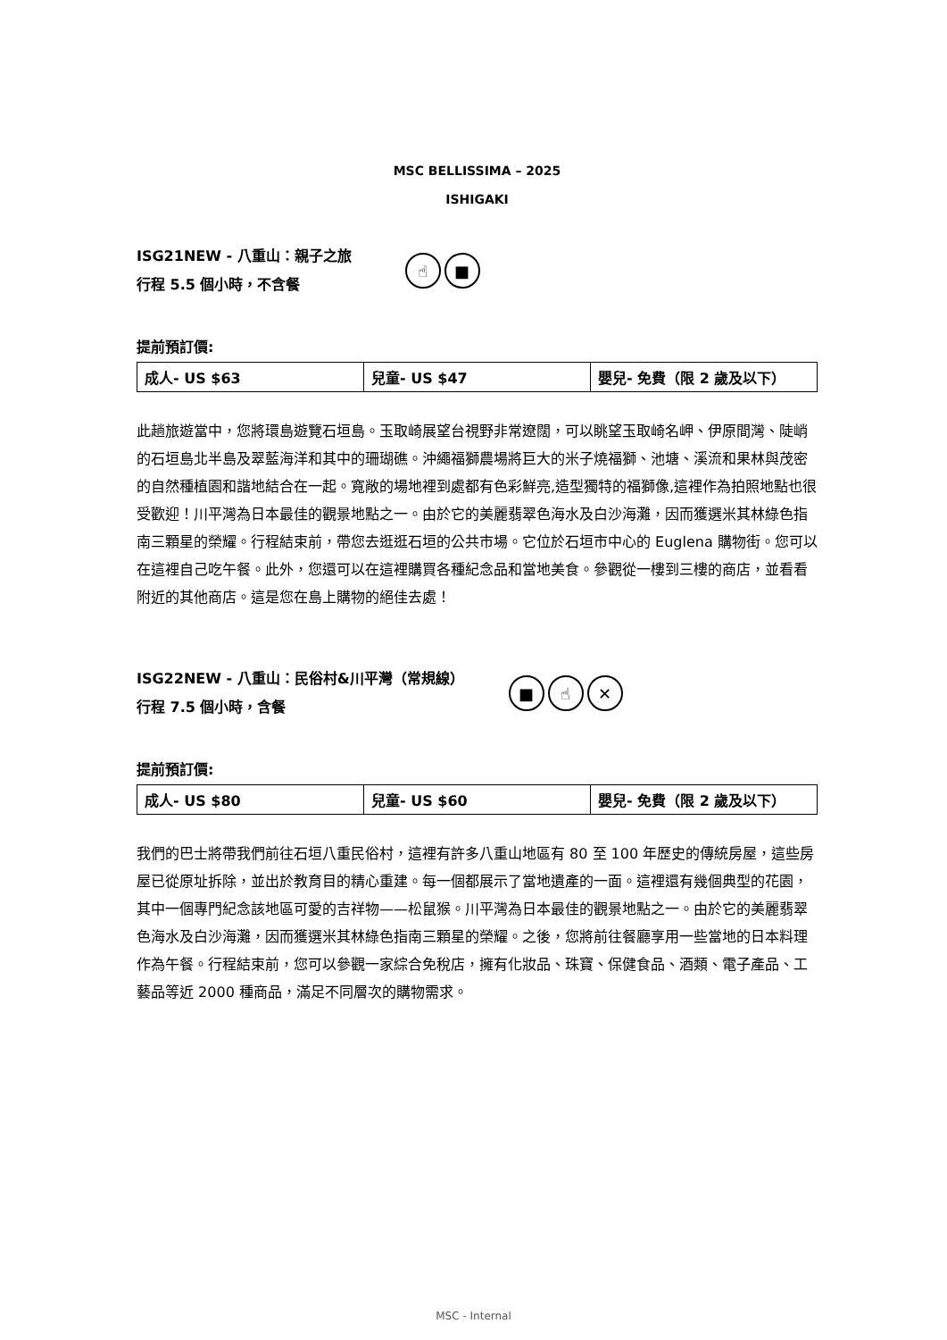MSC BELLISSIMA – 2025
ISHIGAKI
ISG21NEW - 八重山：親子之旅
行程 5.5 個小時，不含餐
☝ ■
提前預訂價:
| 成人- US $63 | 兒童- US $47 | 嬰兒- 免費（限 2 歲及以下） |
此趟旅遊當中，您將環島遊覽石垣島。玉取崎展望台視野非常遼闊，可以眺望玉取崎名岬、伊原間灣、陡峭的石垣島北半島及翠藍海洋和其中的珊瑚礁。沖繩福獅農場將巨大的米子燒福獅、池塘、溪流和果林與茂密的自然種植園和諧地結合在一起。寬敞的場地裡到處都有色彩鮮亮,造型獨特的福獅像,這裡作為拍照地點也很受歡迎！川平灣為日本最佳的觀景地點之一。由於它的美麗翡翠色海水及白沙海灘，因而獲選米其林綠色指南三顆星的榮耀。行程結束前，帶您去逛逛石垣的公共市場。它位於石垣市中心的 Euglena 購物街。您可以在這裡自己吃午餐。此外，您還可以在這裡購買各種紀念品和當地美食。參觀從一樓到三樓的商店，並看看附近的其他商店。這是您在島上購物的絕佳去處！
ISG22NEW - 八重山：民俗村&川平灣（常規線）
行程 7.5 個小時，含餐
■ ☝ ✕
提前預訂價:
| 成人- US $80 | 兒童- US $60 | 嬰兒- 免費（限 2 歲及以下） |
我們的巴士將帶我們前往石垣八重民俗村，這裡有許多八重山地區有 80 至 100 年歷史的傳統房屋，這些房屋已從原址拆除，並出於教育目的精心重建。每一個都展示了當地遺產的一面。這裡還有幾個典型的花園，其中一個專門紀念該地區可愛的吉祥物——松鼠猴。川平灣為日本最佳的觀景地點之一。由於它的美麗翡翠色海水及白沙海灘，因而獲選米其林綠色指南三顆星的榮耀。之後，您將前往餐廳享用一些當地的日本料理作為午餐。行程結束前，您可以參觀一家綜合免稅店，擁有化妝品、珠寶、保健食品、酒類、電子產品、工藝品等近 2000 種商品，滿足不同層次的購物需求。
MSC - Internal